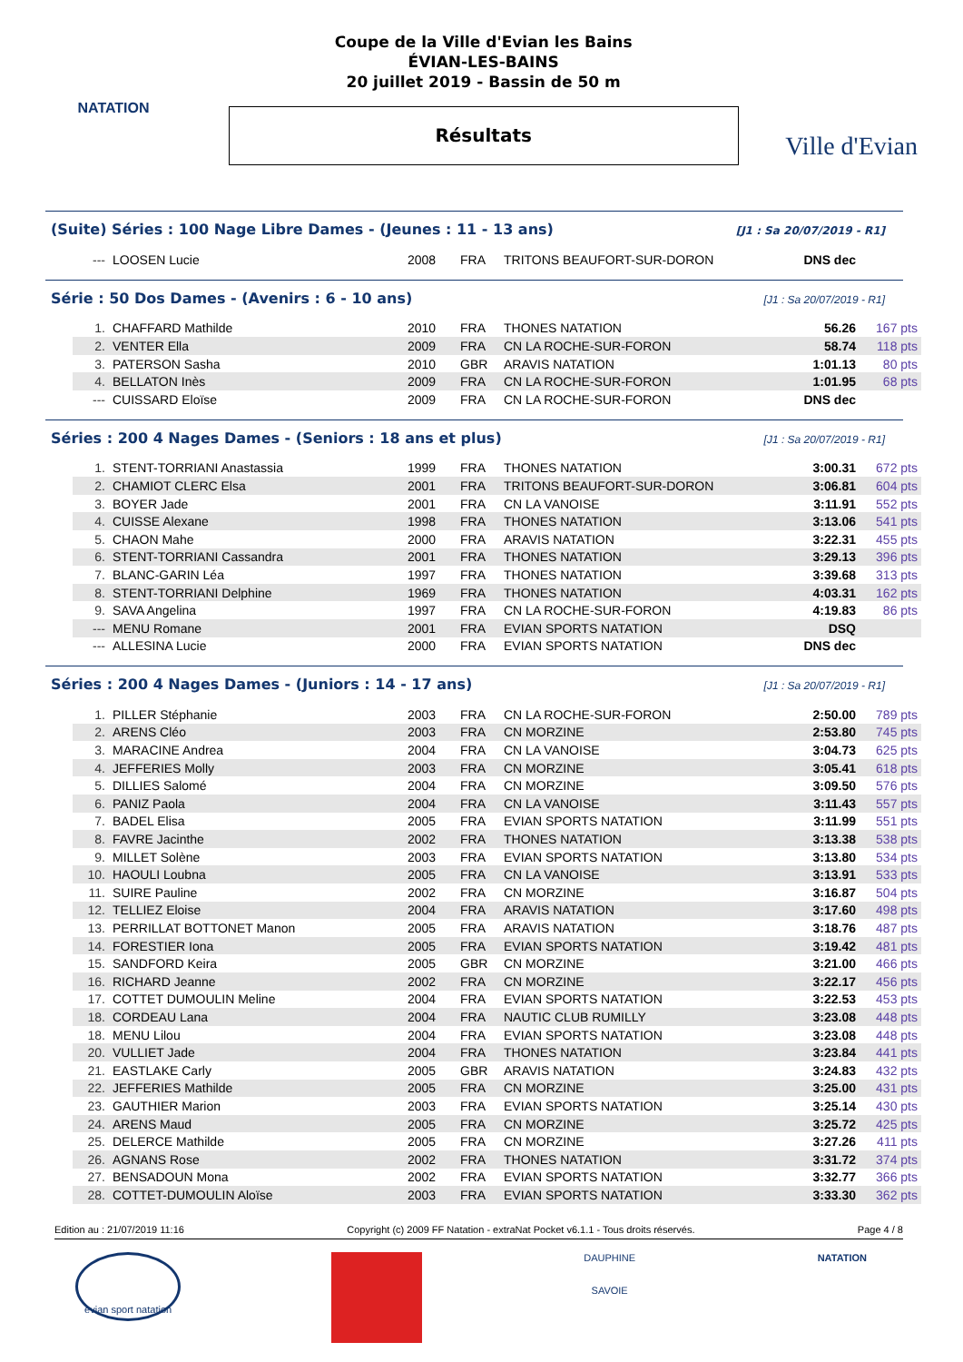NATATION
Coupe de la Ville d'Evian les Bains
ÉVIAN-LES-BAINS
20 juillet 2019 - Bassin de 50 m
Résultats
Ville d'Evian
(Suite) Séries : 100 Nage Libre Dames - (Jeunes : 11 - 13 ans) [J1 : Sa 20/07/2019 - R1]
| --- | LOOSEN Lucie | 2008 | FRA | TRITONS BEAUFORT-SUR-DORON | DNS dec | |
Série : 50 Dos Dames - (Avenirs : 6 - 10 ans) [J1 : Sa 20/07/2019 - R1]
| 1. | CHAFFARD Mathilde | 2010 | FRA | THONES NATATION | 56.26 | 167 pts |
| 2. | VENTER Ella | 2009 | FRA | CN LA ROCHE-SUR-FORON | 58.74 | 118 pts |
| 3. | PATERSON Sasha | 2010 | GBR | ARAVIS NATATION | 1:01.13 | 80 pts |
| 4. | BELLATON Inès | 2009 | FRA | CN LA ROCHE-SUR-FORON | 1:01.95 | 68 pts |
| --- | CUISSARD Eloïse | 2009 | FRA | CN LA ROCHE-SUR-FORON | DNS dec | |
Séries : 200 4 Nages Dames - (Seniors : 18 ans et plus) [J1 : Sa 20/07/2019 - R1]
| 1. | STENT-TORRIANI Anastassia | 1999 | FRA | THONES NATATION | 3:00.31 | 672 pts |
| 2. | CHAMIOT CLERC Elsa | 2001 | FRA | TRITONS BEAUFORT-SUR-DORON | 3:06.81 | 604 pts |
| 3. | BOYER Jade | 2001 | FRA | CN LA VANOISE | 3:11.91 | 552 pts |
| 4. | CUISSE Alexane | 1998 | FRA | THONES NATATION | 3:13.06 | 541 pts |
| 5. | CHAON Mahe | 2000 | FRA | ARAVIS NATATION | 3:22.31 | 455 pts |
| 6. | STENT-TORRIANI Cassandra | 2001 | FRA | THONES NATATION | 3:29.13 | 396 pts |
| 7. | BLANC-GARIN Léa | 1997 | FRA | THONES NATATION | 3:39.68 | 313 pts |
| 8. | STENT-TORRIANI Delphine | 1969 | FRA | THONES NATATION | 4:03.31 | 162 pts |
| 9. | SAVA Angelina | 1997 | FRA | CN LA ROCHE-SUR-FORON | 4:19.83 | 86 pts |
| --- | MENU Romane | 2001 | FRA | EVIAN SPORTS NATATION | DSQ | |
| --- | ALLESINA Lucie | 2000 | FRA | EVIAN SPORTS NATATION | DNS dec | |
Séries : 200 4 Nages Dames - (Juniors : 14 - 17 ans) [J1 : Sa 20/07/2019 - R1]
| 1. | PILLER Stéphanie | 2003 | FRA | CN LA ROCHE-SUR-FORON | 2:50.00 | 789 pts |
| 2. | ARENS Cléo | 2003 | FRA | CN MORZINE | 2:53.80 | 745 pts |
| 3. | MARACINE Andrea | 2004 | FRA | CN LA VANOISE | 3:04.73 | 625 pts |
| 4. | JEFFERIES Molly | 2003 | FRA | CN MORZINE | 3:05.41 | 618 pts |
| 5. | DILLIES Salomé | 2004 | FRA | CN MORZINE | 3:09.50 | 576 pts |
| 6. | PANIZ Paola | 2004 | FRA | CN LA VANOISE | 3:11.43 | 557 pts |
| 7. | BADEL Elisa | 2005 | FRA | EVIAN SPORTS NATATION | 3:11.99 | 551 pts |
| 8. | FAVRE Jacinthe | 2002 | FRA | THONES NATATION | 3:13.38 | 538 pts |
| 9. | MILLET Solène | 2003 | FRA | EVIAN SPORTS NATATION | 3:13.80 | 534 pts |
| 10. | HAOULI Loubna | 2005 | FRA | CN LA VANOISE | 3:13.91 | 533 pts |
| 11. | SUIRE Pauline | 2002 | FRA | CN MORZINE | 3:16.87 | 504 pts |
| 12. | TELLIEZ Eloise | 2004 | FRA | ARAVIS NATATION | 3:17.60 | 498 pts |
| 13. | PERRILLAT BOTTONET Manon | 2005 | FRA | ARAVIS NATATION | 3:18.76 | 487 pts |
| 14. | FORESTIER Iona | 2005 | FRA | EVIAN SPORTS NATATION | 3:19.42 | 481 pts |
| 15. | SANDFORD Keira | 2005 | GBR | CN MORZINE | 3:21.00 | 466 pts |
| 16. | RICHARD Jeanne | 2002 | FRA | CN MORZINE | 3:22.17 | 456 pts |
| 17. | COTTET DUMOULIN Meline | 2004 | FRA | EVIAN SPORTS NATATION | 3:22.53 | 453 pts |
| 18. | CORDEAU Lana | 2004 | FRA | NAUTIC CLUB RUMILLY | 3:23.08 | 448 pts |
| 18. | MENU Lilou | 2004 | FRA | EVIAN SPORTS NATATION | 3:23.08 | 448 pts |
| 20. | VULLIET Jade | 2004 | FRA | THONES NATATION | 3:23.84 | 441 pts |
| 21. | EASTLAKE Carly | 2005 | GBR | ARAVIS NATATION | 3:24.83 | 432 pts |
| 22. | JEFFERIES Mathilde | 2005 | FRA | CN MORZINE | 3:25.00 | 431 pts |
| 23. | GAUTHIER Marion | 2003 | FRA | EVIAN SPORTS NATATION | 3:25.14 | 430 pts |
| 24. | ARENS Maud | 2005 | FRA | CN MORZINE | 3:25.72 | 425 pts |
| 25. | DELERCE Mathilde | 2005 | FRA | CN MORZINE | 3:27.26 | 411 pts |
| 26. | AGNANS Rose | 2002 | FRA | THONES NATATION | 3:31.72 | 374 pts |
| 27. | BENSADOUN Mona | 2002 | FRA | EVIAN SPORTS NATATION | 3:32.77 | 366 pts |
| 28. | COTTET-DUMOULIN Aloïse | 2003 | FRA | EVIAN SPORTS NATATION | 3:33.30 | 362 pts |
Edition au : 21/07/2019 11:16 Copyright (c) 2009 FF Natation - extraNat Pocket v6.1.1 - Tous droits réservés. Page 4 / 8
evian sport natation
DAUPHINE
SAVOIE
NATATION